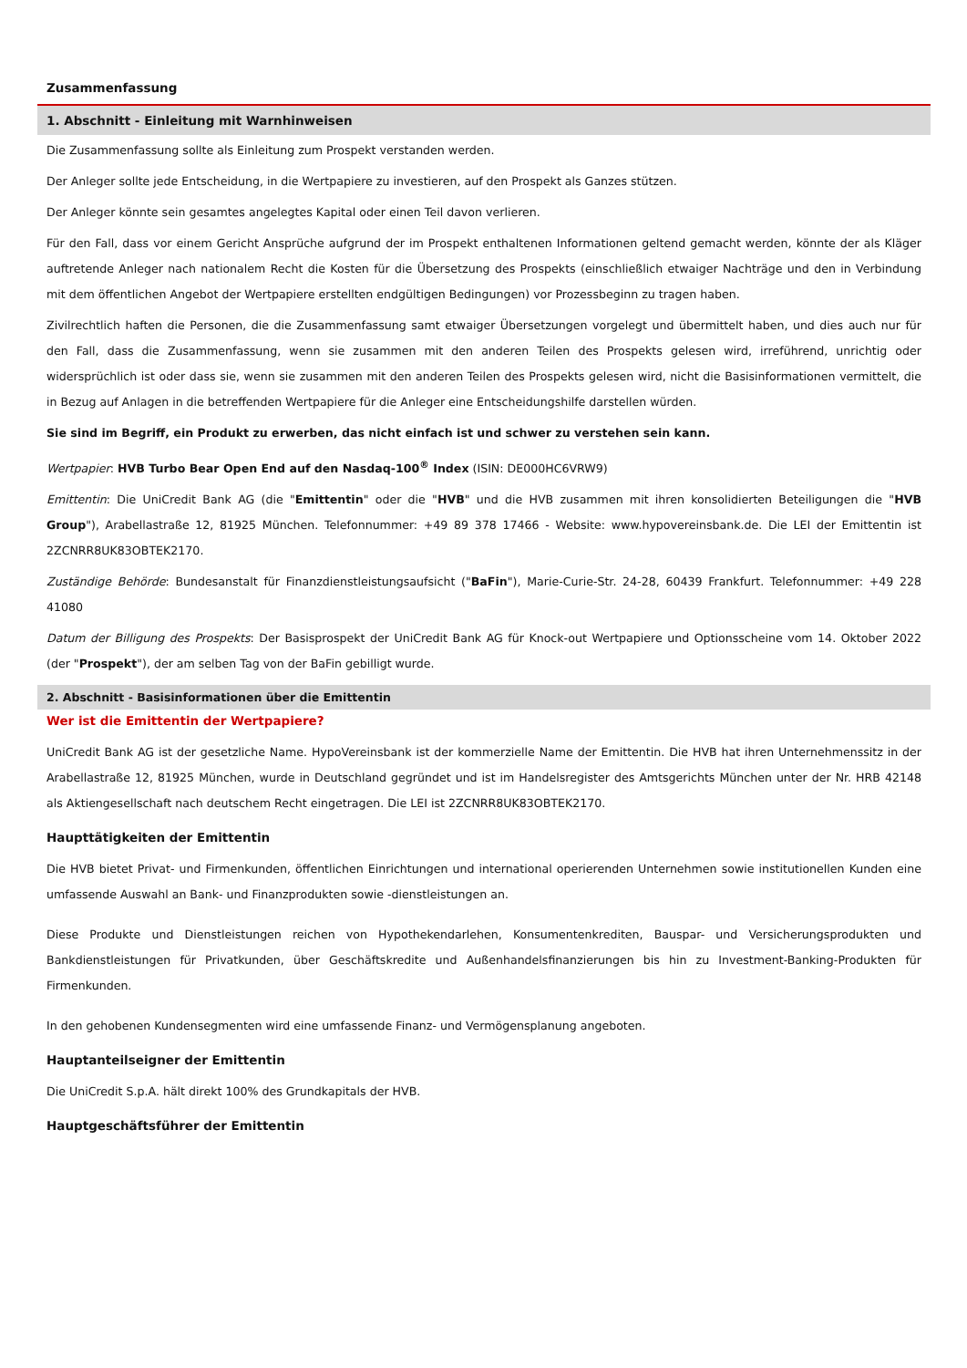Zusammenfassung
1. Abschnitt - Einleitung mit Warnhinweisen
Die Zusammenfassung sollte als Einleitung zum Prospekt verstanden werden.
Der Anleger sollte jede Entscheidung, in die Wertpapiere zu investieren, auf den Prospekt als Ganzes stützen.
Der Anleger könnte sein gesamtes angelegtes Kapital oder einen Teil davon verlieren.
Für den Fall, dass vor einem Gericht Ansprüche aufgrund der im Prospekt enthaltenen Informationen geltend gemacht werden, könnte der als Kläger auftretende Anleger nach nationalem Recht die Kosten für die Übersetzung des Prospekts (einschließlich etwaiger Nachträge und den in Verbindung mit dem öffentlichen Angebot der Wertpapiere erstellten endgültigen Bedingungen) vor Prozessbeginn zu tragen haben.
Zivilrechtlich haften die Personen, die die Zusammenfassung samt etwaiger Übersetzungen vorgelegt und übermittelt haben, und dies auch nur für den Fall, dass die Zusammenfassung, wenn sie zusammen mit den anderen Teilen des Prospekts gelesen wird, irreführend, unrichtig oder widersprüchlich ist oder dass sie, wenn sie zusammen mit den anderen Teilen des Prospekts gelesen wird, nicht die Basisinformationen vermittelt, die in Bezug auf Anlagen in die betreffenden Wertpapiere für die Anleger eine Entscheidungshilfe darstellen würden.
Sie sind im Begriff, ein Produkt zu erwerben, das nicht einfach ist und schwer zu verstehen sein kann.
Wertpapier: HVB Turbo Bear Open End auf den Nasdaq-100<sup>®</sup> Index (ISIN: DE000HC6VRW9)
Emittentin: Die UniCredit Bank AG (die "Emittentin" oder die "HVB" und die HVB zusammen mit ihren konsolidierten Beteiligungen die "HVB Group"), Arabellastraße 12, 81925 München. Telefonnummer: +49 89 378 17466 - Website: www.hypovereinsbank.de. Die LEI der Emittentin ist 2ZCNRR8UK83OBTEK2170.
Zuständige Behörde: Bundesanstalt für Finanzdienstleistungsaufsicht ("BaFin"), Marie-Curie-Str. 24-28, 60439 Frankfurt. Telefonnummer: +49 228 41080
Datum der Billigung des Prospekts: Der Basisprospekt der UniCredit Bank AG für Knock-out Wertpapiere und Optionsscheine vom 14. Oktober 2022 (der "Prospekt"), der am selben Tag von der BaFin gebilligt wurde.
2. Abschnitt - Basisinformationen über die Emittentin
Wer ist die Emittentin der Wertpapiere?
UniCredit Bank AG ist der gesetzliche Name. HypoVereinsbank ist der kommerzielle Name der Emittentin. Die HVB hat ihren Unternehmenssitz in der Arabellastraße 12, 81925 München, wurde in Deutschland gegründet und ist im Handelsregister des Amtsgerichts München unter der Nr. HRB 42148 als Aktiengesellschaft nach deutschem Recht eingetragen. Die LEI ist 2ZCNRR8UK83OBTEK2170.
Haupttätigkeiten der Emittentin
Die HVB bietet Privat- und Firmenkunden, öffentlichen Einrichtungen und international operierenden Unternehmen sowie institutionellen Kunden eine umfassende Auswahl an Bank- und Finanzprodukten sowie -dienstleistungen an.
Diese Produkte und Dienstleistungen reichen von Hypothekendarlehen, Konsumentenkrediten, Bauspar- und Versicherungsprodukten und Bankdienstleistungen für Privatkunden, über Geschäftskredite und Außenhandelsfinanzierungen bis hin zu Investment-Banking-Produkten für Firmenkunden.
In den gehobenen Kundensegmenten wird eine umfassende Finanz- und Vermögensplanung angeboten.
Hauptanteilseigner der Emittentin
Die UniCredit S.p.A. hält direkt 100% des Grundkapitals der HVB.
Hauptgeschäftsführer der Emittentin